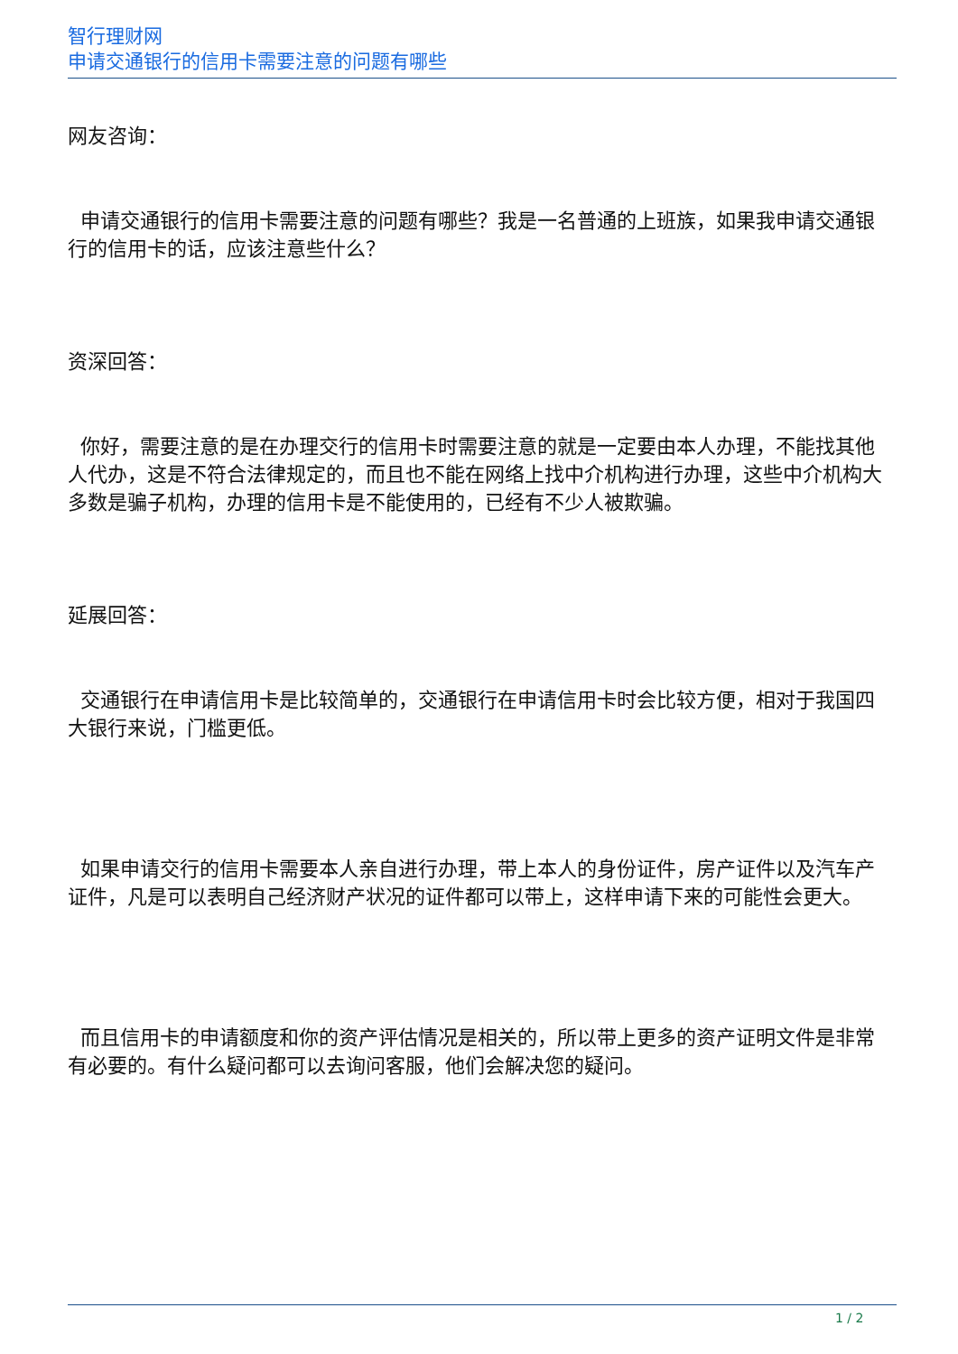智行理财网
申请交通银行的信用卡需要注意的问题有哪些
网友咨询：
申请交通银行的信用卡需要注意的问题有哪些？我是一名普通的上班族，如果我申请交通银行的信用卡的话，应该注意些什么？
资深回答：
你好，需要注意的是在办理交行的信用卡时需要注意的就是一定要由本人办理，不能找其他人代办，这是不符合法律规定的，而且也不能在网络上找中介机构进行办理，这些中介机构大多数是骗子机构，办理的信用卡是不能使用的，已经有不少人被欺骗。
延展回答：
交通银行在申请信用卡是比较简单的，交通银行在申请信用卡时会比较方便，相对于我国四大银行来说，门槛更低。
如果申请交行的信用卡需要本人亲自进行办理，带上本人的身份证件，房产证件以及汽车产证件，凡是可以表明自己经济财产状况的证件都可以带上，这样申请下来的可能性会更大。
而且信用卡的申请额度和你的资产评估情况是相关的，所以带上更多的资产证明文件是非常有必要的。有什么疑问都可以去询问客服，他们会解决您的疑问。
1 / 2